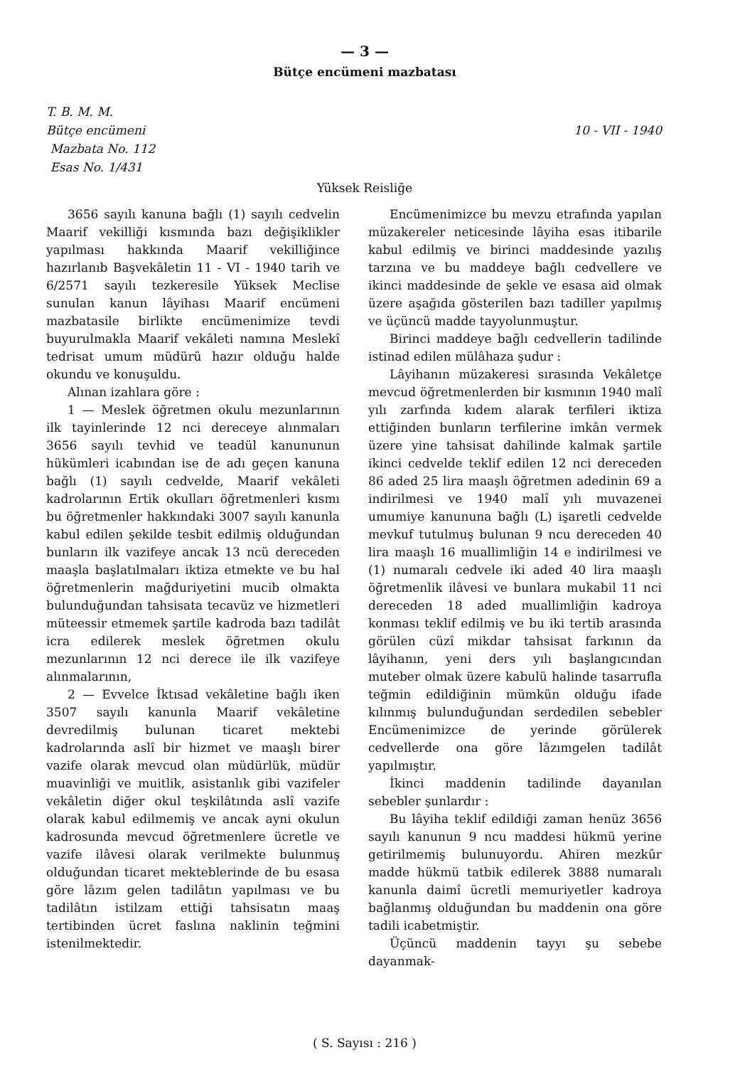— 3 —
Bütçe encümeni mazbatası
T. B. M. M.
Bütçe encümeni
Mazbata No. 112
Esas No. 1/431
10 - VII - 1940
Yüksek Reisliğe
3656 sayılı kanuna bağlı (1) sayılı cedvelin Maarif vekilliği kısmında bazı değişiklikler yapılması hakkında Maarif vekilliğince hazırlanıb Başvekâletin 11 - VI - 1940 tarih ve 6/2571 sayılı tezkeresile Yüksek Meclise sunulan kanun lâyihası Maarif encümeni mazbatasile birlikte encümenimize tevdi buyurulmakla Maarif vekâleti namına Meslekî tedrisat umum müdürü hazır olduğu halde okundu ve konuşuldu.
Alınan izahlara göre :
1 — Meslek öğretmen okulu mezunlarının ilk tayinlerinde 12 nci dereceye alınmaları 3656 sayılı tevhid ve teadül kanununun hükümleri icabından ise de adı geçen kanuna bağlı (1) sayılı cedvelde, Maarif vekâleti kadrolarının Ertik okulları öğretmenleri kısmı bu öğretmenler hakkındaki 3007 sayılı kanunla kabul edilen şekilde tesbit edilmiş olduğundan bunların ilk vazifeye ancak 13 ncü dereceden maaşla başlatılmaları iktiza etmekte ve bu hal öğretmenlerin mağduriyetini mucib olmakta bulunduğundan tahsisata tecavüz ve hizmetleri müteessir etmemek şartile kadroda bazı tadilât icra edilerek meslek öğretmen okulu mezunlarının 12 nci derece ile ilk vazifeye alınmalarının,
2 — Evvelce İktısad vekâletine bağlı iken 3507 sayılı kanunla Maarif vekâletine devredilmiş bulunan ticaret mektebi kadrolarında aslî bir hizmet ve maaşlı birer vazife olarak mevcud olan müdürlük, müdür muavinliği ve muitlik, asistanlık gibi vazifeler vekâletin diğer okul teşkilâtında aslî vazife olarak kabul edilmemiş ve ancak ayni okulun kadrosunda mevcud öğretmenlere ücretle ve vazife ilâvesi olarak verilmekte bulunmuş olduğundan ticaret mekteblerinde de bu esasa göre lâzım gelen tadilâtın yapılması ve bu tadilâtın istilzam ettiği tahsisatın maaş tertibinden ücret faslına naklinin teğmini istenilmektedir.
Encümenimizce bu mevzu etrafında yapılan müzakereler neticesinde lâyiha esas itibarile kabul edilmiş ve birinci maddesinde yazılış tarzına ve bu maddeye bağlı cedvellere ve ikinci maddesinde de şekle ve esasa aid olmak üzere aşağıda gösterilen bazı tadiller yapılmış ve üçüncü madde tayyolunmuştur.
Birinci maddeye bağlı cedvellerin tadilinde istinad edilen mülâhaza şudur :
Lâyihanın müzakeresi sırasında Vekâletçe mevcud öğretmenlerden bir kısmının 1940 malî yılı zarfında kıdem alarak terfileri iktiza ettiğinden bunların terfilerine imkân vermek üzere yine tahsisat dahilinde kalmak şartile ikinci cedvelde teklif edilen 12 nci dereceden 86 aded 25 lira maaşlı öğretmen adedinin 69 a indirilmesi ve 1940 malî yılı muvazenei umumiye kanununa bağlı (L) işaretli cedvelde mevkuf tutulmuş bulunan 9 ncu dereceden 40 lira maaşlı 16 muallimliğin 14 e indirilmesi ve (1) numaralı cedvele iki aded 40 lira maaşlı öğretmenlik ilâvesi ve bunlara mukabil 11 nci dereceden 18 aded muallimliğin kadroya konması teklif edilmiş ve bu iki tertib arasında görülen cüzî mikdar tahsisat farkının da lâyihanın, yeni ders yılı başlangıcından muteber olmak üzere kabulü halinde tasarrufla teğmin edildiğinin mümkün olduğu ifade kılınmış bulunduğundan serdedilen sebebler Encümenimizce de yerinde görülerek cedvellerde ona göre lâzımgelen tadilât yapılmıştır.
İkinci maddenin tadilinde dayanılan sebebler şunlardır :
Bu lâyiha teklif edildiği zaman henüz 3656 sayılı kanunun 9 ncu maddesi hükmü yerine getirilmemiş bulunuyordu. Ahiren mezkûr madde hükmü tatbik edilerek 3888 numaralı kanunla daimî ücretli memuriyetler kadroya bağlanmış olduğundan bu maddenin ona göre tadili icabetmiştir.
Üçüncü maddenin tayyı şu sebebe dayanmak-
( S. Sayısı : 216 )